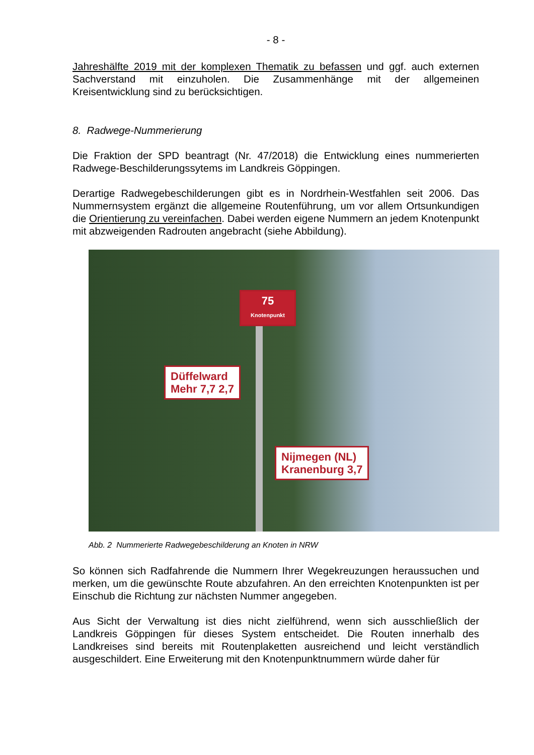- 8 -
Jahreshälfte 2019 mit der komplexen Thematik zu befassen und ggf. auch externen Sachverstand mit einzuholen. Die Zusammenhänge mit der allgemeinen Kreisentwicklung sind zu berücksichtigen.
8. Radwege-Nummerierung
Die Fraktion der SPD beantragt (Nr. 47/2018) die Entwicklung eines nummerierten Radwege-Beschilderungssytems im Landkreis Göppingen.
Derartige Radwegebeschilderungen gibt es in Nordrhein-Westfahlen seit 2006. Das Nummernsystem ergänzt die allgemeine Routenführung, um vor allem Ortsun­kundigen die Orientierung zu vereinfachen. Dabei werden eigene Nummern an jedem Knotenpunkt mit abzweigenden Radrouten angebracht (siehe Abbildung).
75
Knotenpunkt
Düffelward
Mehr 7,7 2,7
Nijmegen (NL)
Kranenburg 3,7
Abb. 2 Nummerierte Radwegebeschilderung an Knoten in NRW
So können sich Radfahrende die Nummern Ihrer Wegekreuzungen heraussuchen und merken, um die gewünschte Route abzufahren. An den erreichten Knotenpunkten ist per Einschub die Richtung zur nächsten Nummer angegeben.
Aus Sicht der Verwaltung ist dies nicht zielführend, wenn sich ausschließlich der Landkreis Göppingen für dieses System entscheidet. Die Routen innerhalb des Landkreises sind bereits mit Routenplaketten ausreichend und leicht verständlich ausgeschildert. Eine Erweiterung mit den Knotenpunktnummern würde daher für